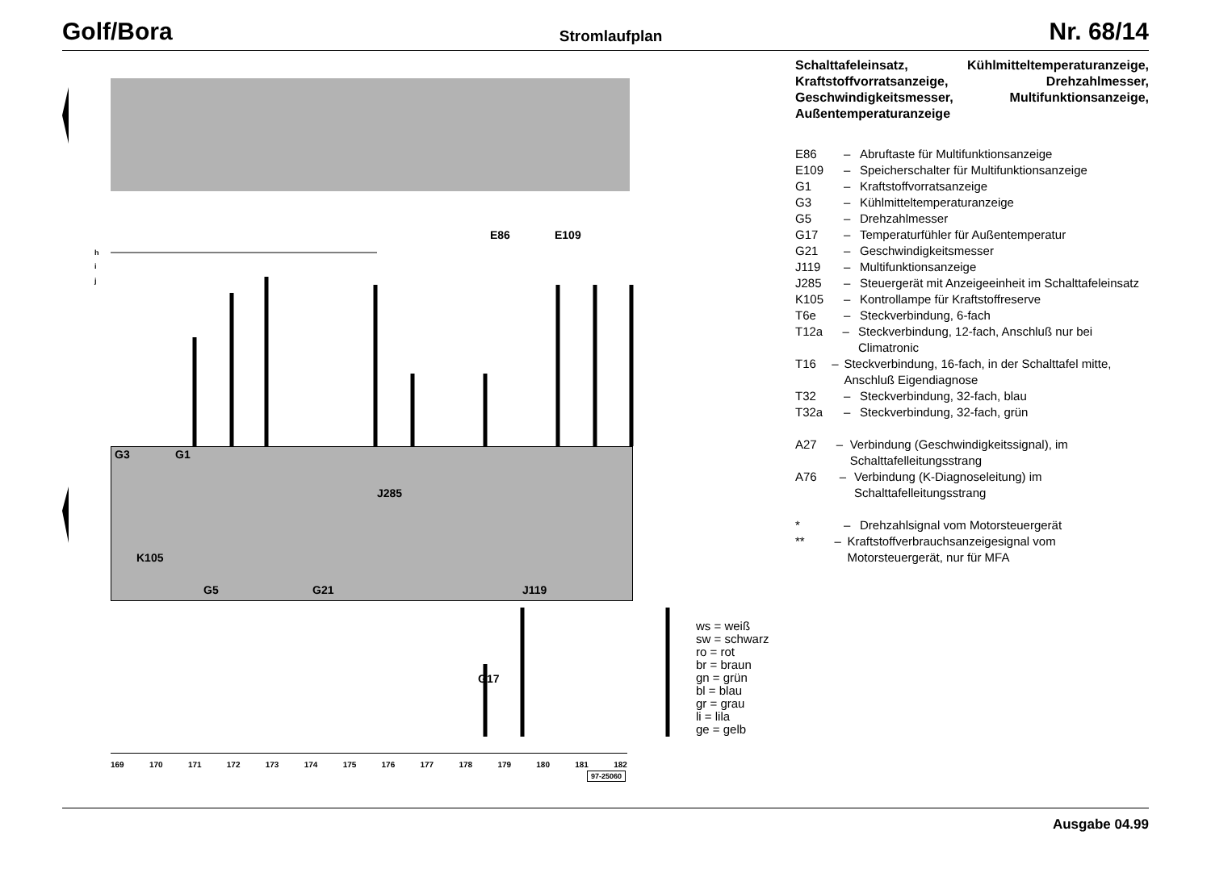Golf/Bora Stromlaufplan Nr. 68/14
h
i
j
E86 E109
J285
K105
G5 G21 J119
G17
G3 G1
ws = weiß
sw = schwarz
ro = rot
br = braun
gn = grün
bl = blau
gr = grau
li = lila
ge = gelb
169 170 171 172 173 174 175 176 177 178 179 180 181 182
97-25060
Schalttafeleinsatz, Kühlmitteltemperaturanzeige, Kraftstoffvorratsanzeige, Drehzahlmesser, Geschwindigkeitsmesser, Multifunktionsanzeige, Außentemperaturanzeige
E86 – Abruftaste für Multifunktionsanzeige
E109 – Speicherschalter für Multifunktionsanzeige
G1 – Kraftstoffvorratsanzeige
G3 – Kühlmitteltemperaturanzeige
G5 – Drehzahlmesser
G17 – Temperaturfühler für Außentemperatur
G21 – Geschwindigkeitsmesser
J119 – Multifunktionsanzeige
J285 – Steuergerät mit Anzeigeeinheit im Schalttafeleinsatz
K105 – Kontrollampe für Kraftstoffreserve
T6e – Steckverbindung, 6-fach
T12a – Steckverbindung, 12-fach, Anschluß nur bei Climatronic
T16 – Steckverbindung, 16-fach, in der Schalttafel mitte, Anschluß Eigendiagnose
T32 – Steckverbindung, 32-fach, blau
T32a – Steckverbindung, 32-fach, grün
A27 – Verbindung (Geschwindigkeitssignal), im Schalttafelleitungsstrang
A76 – Verbindung (K-Diagnoseleitung) im Schalttafelleitungsstrang
* – Drehzahlsignal vom Motorsteuergerät
** – Kraftstoffverbrauchsanzeigesignal vom Motorsteuergerät, nur für MFA
Ausgabe 04.99